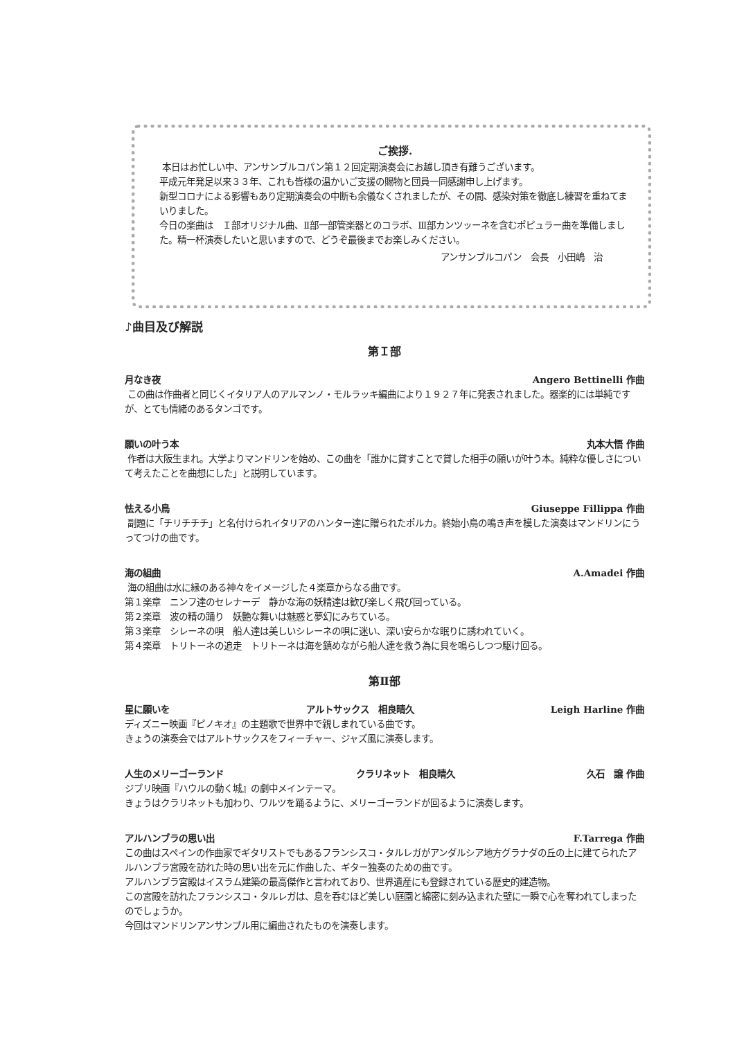ご挨拶.
本日はお忙しい中、アンサンブルコパン第１２回定期演奏会にお越し頂き有難うございます。
平成元年発足以来３３年、これも皆様の温かいご支援の賜物と団員一同感謝申し上げます。
新型コロナによる影響もあり定期演奏会の中断も余儀なくされましたが、その間、感染対策を徹底し練習を重ねてまいりました。
今日の楽曲は　Ｉ部オリジナル曲、Ⅱ部一部管楽器とのコラボ、Ⅲ部カンツッーネを含むポピュラー曲を準備しました。精一杯演奏したいと思いますので、どうぞ最後までお楽しみください。
アンサンブルコパン　会長　小田嶋　治
♪曲目及び解説
第Ｉ部
月なき夜 Angero Bettinelli 作曲
この曲は作曲者と同じくイタリア人のアルマンノ・モルラッキ編曲により１９２７年に発表されました。器楽的には単純ですが、とても情緒のあるタンゴです。
願いの叶う本 丸本大悟 作曲
作者は大阪生まれ。大学よりマンドリンを始め、この曲を「誰かに貸すことで貸した相手の願いが叶う本。純粋な優しさについて考えたことを曲想にした」と説明しています。
怯える小鳥 Giuseppe Fillippa 作曲
副題に「チリチチチ」と名付けられイタリアのハンター達に贈られたポルカ。終始小鳥の鳴き声を模した演奏はマンドリンにうってつけの曲です。
海の組曲 A.Amadei 作曲
海の組曲は水に縁のある神々をイメージした４楽章からなる曲です。
第１楽章　ニンフ達のセレナーデ　静かな海の妖精達は歓び楽しく飛び回っている。
第２楽章　波の精の踊り　妖艶な舞いは魅惑と夢幻にみちている。
第３楽章　シレーネの唄　船人達は美しいシレーネの唄に迷い、深い安らかな眠りに誘われていく。
第４楽章　トリトーネの追走　トリトーネは海を鎮めながら船人達を救う為に貝を鳴らしつつ駆け回る。
第Ⅱ部
星に願いを アルトサックス　相良晴久 Leigh Harline 作曲
ディズニー映画『ピノキオ』の主題歌で世界中で親しまれている曲です。
きょうの演奏会ではアルトサックスをフィーチャー、ジャズ風に演奏します。
人生のメリーゴーランド クラリネット　相良晴久 久石　譲 作曲
ジブリ映画『ハウルの動く城』の劇中メインテーマ。
きょうはクラリネットも加わり、ワルツを踊るように、メリーゴーランドが回るように演奏します。
アルハンブラの思い出 F.Tarrega 作曲
この曲はスペインの作曲家でギタリストでもあるフランシスコ・タルレガがアンダルシア地方グラナダの丘の上に建てられたアルハンブラ宮殿を訪れた時の思い出を元に作曲した、ギター独奏のための曲です。
アルハンブラ宮殿はイスラム建築の最高傑作と言われており、世界遺産にも登録されている歴史的建造物。
この宮殿を訪れたフランシスコ・タルレガは、息を呑むほど美しい庭園と綿密に刻み込まれた壁に一瞬で心を奪われてしまったのでしょうか。
今回はマンドリンアンサンブル用に編曲されたものを演奏します。